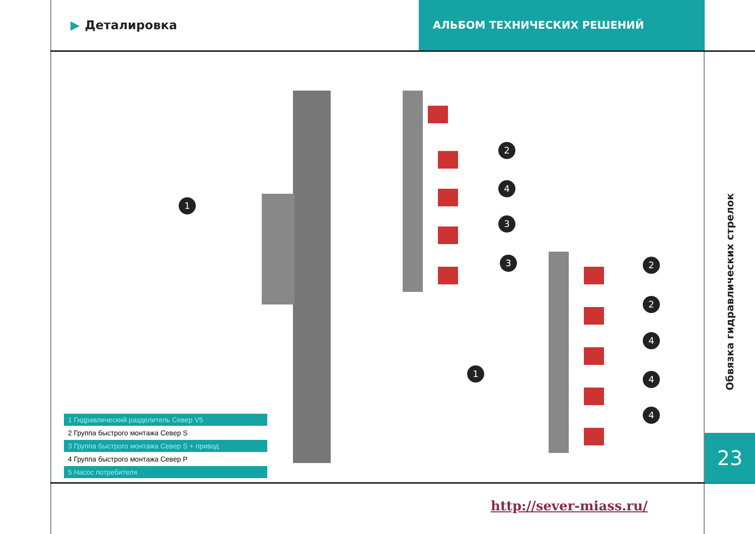▶ Деталировка АЛЬБОМ ТЕХНИЧЕСКИХ РЕШЕНИЙ
1
2
4
3
3 2
2
4
4
4
1
1 Гидравлический разделитель Север V5
2 Группа быстрого монтажа Север S
3 Группа быстрого монтажа Север S + привод
4 Группа быстрого монтажа Север P
5 Насос потребителя
Обвязка гидравлических стрелок
23
http://sever-miass.ru/